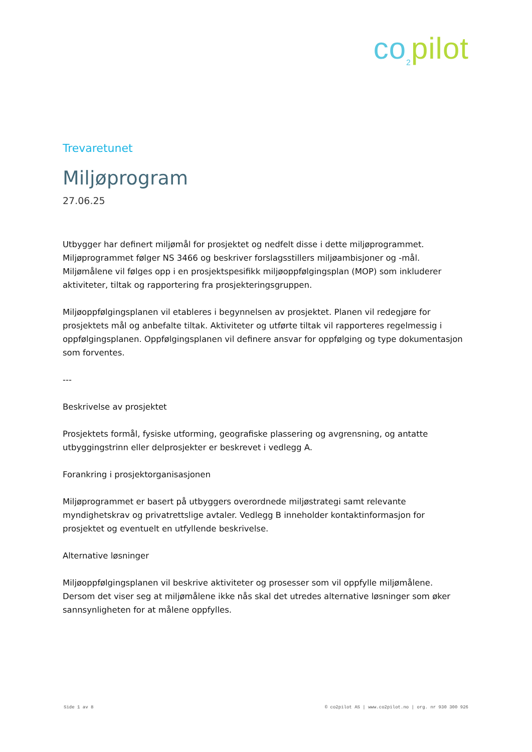co<sub>2</sub>pilot
Trevaretunet
Miljøprogram
27.06.25
Utbygger har definert miljømål for prosjektet og nedfelt disse i dette miljøprogrammet. Miljøprogrammet følger NS 3466 og beskriver forslagsstillers miljøambisjoner og -mål. Miljømålene vil følges opp i en prosjektspesifikk miljøoppfølgingsplan (MOP) som inkluderer aktiviteter, tiltak og rapportering fra prosjekteringsgruppen.
Miljøoppfølgingsplanen vil etableres i begynnelsen av prosjektet. Planen vil redegjøre for prosjektets mål og anbefalte tiltak. Aktiviteter og utførte tiltak vil rapporteres regelmessig i oppfølgingsplanen. Oppfølgingsplanen vil definere ansvar for oppfølging og type dokumentasjon som forventes.
---
Beskrivelse av prosjektet
Prosjektets formål, fysiske utforming, geografiske plassering og avgrensning, og antatte utbyggingstrinn eller delprosjekter er beskrevet i vedlegg A.
Forankring i prosjektorganisasjonen
Miljøprogrammet er basert på utbyggers overordnede miljøstrategi samt relevante myndighetskrav og privatrettslige avtaler. Vedlegg B inneholder kontaktinformasjon for prosjektet og eventuelt en utfyllende beskrivelse.
Alternative løsninger
Miljøoppfølgingsplanen vil beskrive aktiviteter og prosesser som vil oppfylle miljømålene. Dersom det viser seg at miljømålene ikke nås skal det utredes alternative løsninger som øker sannsynligheten for at målene oppfylles.
Side 1 av 8 © co2pilot AS | www.co2pilot.no | org. nr 930 300 926